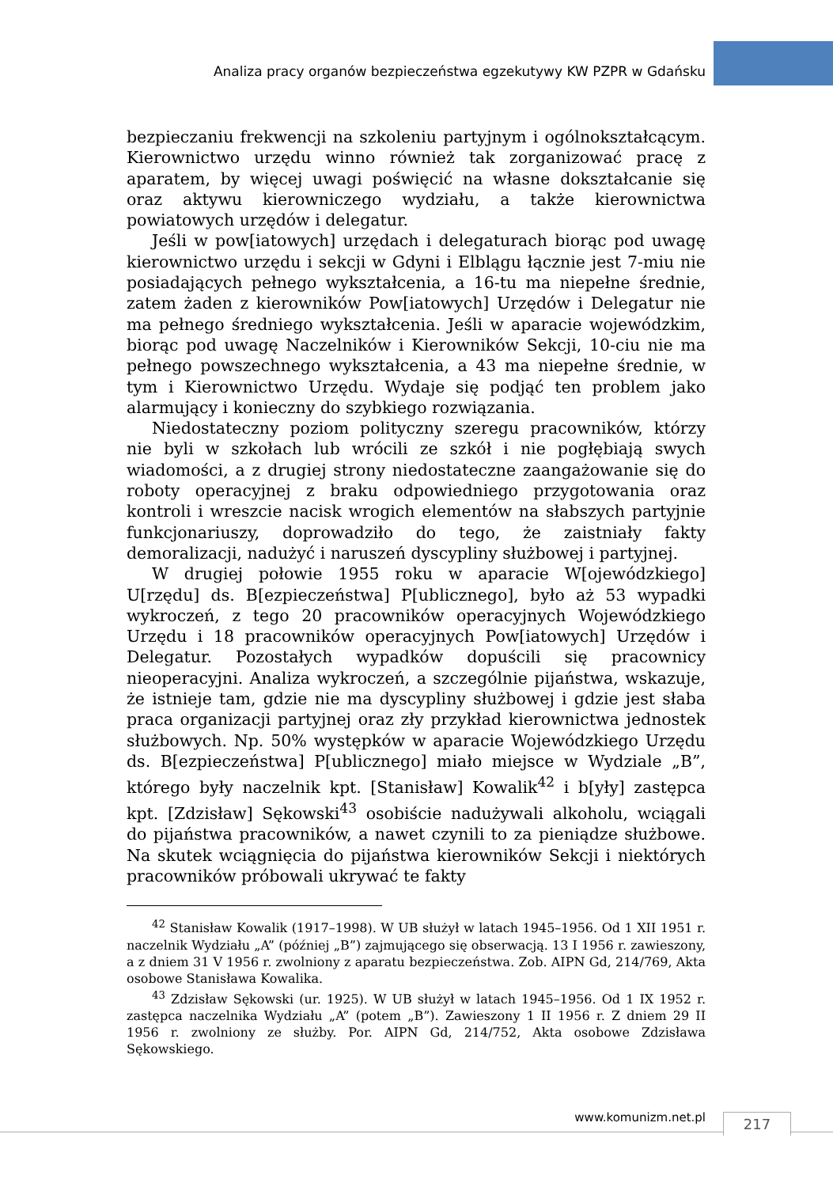Analiza pracy organów bezpieczeństwa egzekutywy KW PZPR w Gdańsku
bezpieczaniu frekwencji na szkoleniu partyjnym i ogólnokształcącym. Kierownictwo urzędu winno również tak zorganizować pracę z aparatem, by więcej uwagi poświęcić na własne dokształcanie się oraz aktywu kierowniczego wydziału, a także kierownictwa powiatowych urzędów i delegatur.
Jeśli w pow[iatowych] urzędach i delegaturach biorąc pod uwagę kierownictwo urzędu i sekcji w Gdyni i Elblągu łącznie jest 7-miu nie posiadających pełnego wykształcenia, a 16-tu ma niepełne średnie, zatem żaden z kierowników Pow[iatowych] Urzędów i Delegatur nie ma pełnego średniego wykształcenia. Jeśli w aparacie wojewódzkim, biorąc pod uwagę Naczelników i Kierowników Sekcji, 10-ciu nie ma pełnego powszechnego wykształcenia, a 43 ma niepełne średnie, w tym i Kierownictwo Urzędu. Wydaje się podjąć ten problem jako alarmujący i konieczny do szybkiego rozwiązania.
Niedostateczny poziom polityczny szeregu pracowników, którzy nie byli w szkołach lub wrócili ze szkół i nie pogłębiają swych wiadomości, a z drugiej strony niedostateczne zaangażowanie się do roboty operacyjnej z braku odpowiedniego przygotowania oraz kontroli i wreszcie nacisk wrogich elementów na słabszych partyjnie funkcjonariuszy, doprowadziło do tego, że zaistniały fakty demoralizacji, nadużyć i naruszeń dyscypliny służbowej i partyjnej.
W drugiej połowie 1955 roku w aparacie W[ojewódzkiego] U[rzędu] ds. B[ezpieczeństwa] P[ublicznego], było aż 53 wypadki wykroczeń, z tego 20 pracowników operacyjnych Wojewódzkiego Urzędu i 18 pracowników operacyjnych Pow[iatowych] Urzędów i Delegatur. Pozostałych wypadków dopuścili się pracownicy nieoperacyjni. Analiza wykroczeń, a szczególnie pijaństwa, wskazuje, że istnieje tam, gdzie nie ma dyscypliny służbowej i gdzie jest słaba praca organizacji partyjnej oraz zły przykład kierownictwa jednostek służbowych. Np. 50% występków w aparacie Wojewódzkiego Urzędu ds. B[ezpieczeństwa] P[ublicznego] miało miejsce w Wydziale „B”, którego były naczelnik kpt. [Stanisław] Kowalik<sup>42</sup> i b[yły] zastępca kpt. [Zdzisław] Sękowski<sup>43</sup> osobiście nadużywali alkoholu, wciągali do pijaństwa pracowników, a nawet czynili to za pieniądze służbowe. Na skutek wciągnięcia do pijaństwa kierowników Sekcji i niektórych pracowników próbowali ukrywać te fakty
<sup>42</sup> Stanisław Kowalik (1917–1998). W UB służył w latach 1945–1956. Od 1 XII 1951 r. naczelnik Wydziału „A” (później „B”) zajmującego się obserwacją. 13 I 1956 r. zawieszony, a z dniem 31 V 1956 r. zwolniony z aparatu bezpieczeństwa. Zob. AIPN Gd, 214/769, Akta osobowe Stanisława Kowalika.
<sup>43</sup> Zdzisław Sękowski (ur. 1925). W UB służył w latach 1945–1956. Od 1 IX 1952 r. zastępca naczelnika Wydziału „A” (potem „B”). Zawieszony 1 II 1956 r. Z dniem 29 II 1956 r. zwolniony ze służby. Por. AIPN Gd, 214/752, Akta osobowe Zdzisława Sękowskiego.
www.komunizm.net.pl 217